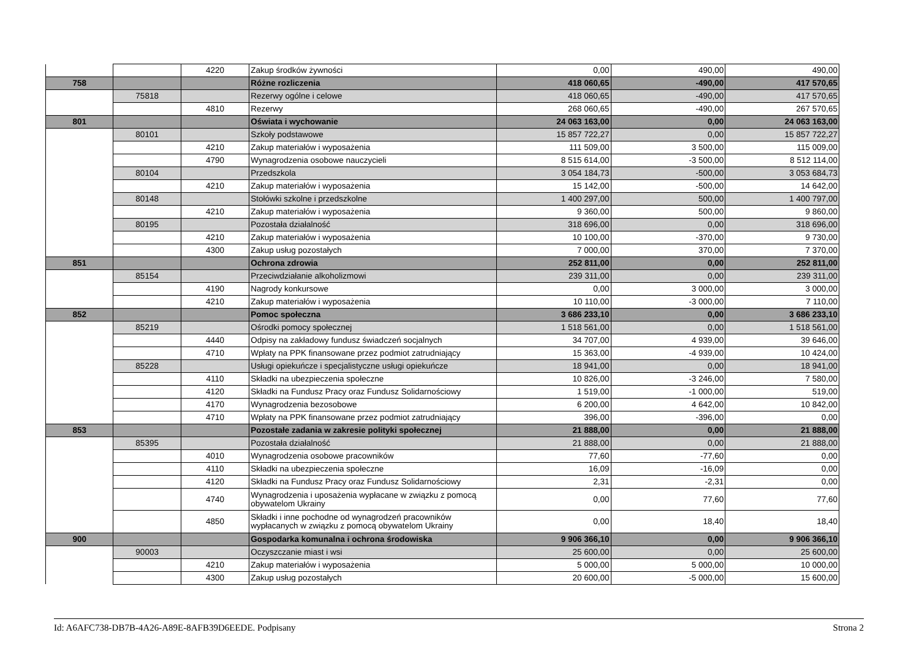| | | 4220 | Zakup środków żywności | 0,00 | 490,00 | 490,00 |
| 758 | | | Różne rozliczenia | 418 060,65 | -490,00 | 417 570,65 |
| | 75818 | | Rezerwy ogólne i celowe | 418 060,65 | -490,00 | 417 570,65 |
| | | 4810 | Rezerwy | 268 060,65 | -490,00 | 267 570,65 |
| 801 | | | Oświata i wychowanie | 24 063 163,00 | 0,00 | 24 063 163,00 |
| | 80101 | | Szkoły podstawowe | 15 857 722,27 | 0,00 | 15 857 722,27 |
| | | 4210 | Zakup materiałów i wyposażenia | 111 509,00 | 3 500,00 | 115 009,00 |
| | | 4790 | Wynagrodzenia osobowe nauczycieli | 8 515 614,00 | -3 500,00 | 8 512 114,00 |
| | 80104 | | Przedszkola | 3 054 184,73 | -500,00 | 3 053 684,73 |
| | | 4210 | Zakup materiałów i wyposażenia | 15 142,00 | -500,00 | 14 642,00 |
| | 80148 | | Stołówki szkolne i przedszkolne | 1 400 297,00 | 500,00 | 1 400 797,00 |
| | | 4210 | Zakup materiałów i wyposażenia | 9 360,00 | 500,00 | 9 860,00 |
| | 80195 | | Pozostała działalność | 318 696,00 | 0,00 | 318 696,00 |
| | | 4210 | Zakup materiałów i wyposażenia | 10 100,00 | -370,00 | 9 730,00 |
| | | 4300 | Zakup usług pozostałych | 7 000,00 | 370,00 | 7 370,00 |
| 851 | | | Ochrona zdrowia | 252 811,00 | 0,00 | 252 811,00 |
| | 85154 | | Przeciwdziałanie alkoholizmowi | 239 311,00 | 0,00 | 239 311,00 |
| | | 4190 | Nagrody konkursowe | 0,00 | 3 000,00 | 3 000,00 |
| | | 4210 | Zakup materiałów i wyposażenia | 10 110,00 | -3 000,00 | 7 110,00 |
| 852 | | | Pomoc społeczna | 3 686 233,10 | 0,00 | 3 686 233,10 |
| | 85219 | | Ośrodki pomocy społecznej | 1 518 561,00 | 0,00 | 1 518 561,00 |
| | | 4440 | Odpisy na zakładowy fundusz świadczeń socjalnych | 34 707,00 | 4 939,00 | 39 646,00 |
| | | 4710 | Wpłaty na PPK finansowane przez podmiot zatrudniający | 15 363,00 | -4 939,00 | 10 424,00 |
| | 85228 | | Usługi opiekuńcze i specjalistyczne usługi opiekuńcze | 18 941,00 | 0,00 | 18 941,00 |
| | | 4110 | Składki na ubezpieczenia społeczne | 10 826,00 | -3 246,00 | 7 580,00 |
| | | 4120 | Składki na Fundusz Pracy oraz Fundusz Solidarnościowy | 1 519,00 | -1 000,00 | 519,00 |
| | | 4170 | Wynagrodzenia bezosobowe | 6 200,00 | 4 642,00 | 10 842,00 |
| | | 4710 | Wpłaty na PPK finansowane przez podmiot zatrudniający | 396,00 | -396,00 | 0,00 |
| 853 | | | Pozostałe zadania w zakresie polityki społecznej | 21 888,00 | 0,00 | 21 888,00 |
| | 85395 | | Pozostała działalność | 21 888,00 | 0,00 | 21 888,00 |
| | | 4010 | Wynagrodzenia osobowe pracowników | 77,60 | -77,60 | 0,00 |
| | | 4110 | Składki na ubezpieczenia społeczne | 16,09 | -16,09 | 0,00 |
| | | 4120 | Składki na Fundusz Pracy oraz Fundusz Solidarnościowy | 2,31 | -2,31 | 0,00 |
| | | 4740 | Wynagrodzenia i uposażenia wypłacane w związku z pomocą obywatelom Ukrainy | 0,00 | 77,60 | 77,60 |
| | | 4850 | Składki i inne pochodne od wynagrodzeń pracowników wypłacanych w związku z pomocą obywatelom Ukrainy | 0,00 | 18,40 | 18,40 |
| 900 | | | Gospodarka komunalna i ochrona środowiska | 9 906 366,10 | 0,00 | 9 906 366,10 |
| | 90003 | | Oczyszczanie miast i wsi | 25 600,00 | 0,00 | 25 600,00 |
| | | 4210 | Zakup materiałów i wyposażenia | 5 000,00 | 5 000,00 | 10 000,00 |
| | | 4300 | Zakup usług pozostałych | 20 600,00 | -5 000,00 | 15 600,00 |
Id: A6AFC738-DB7B-4A26-A89E-8AFB39D6EEDE. Podpisany Strona 2